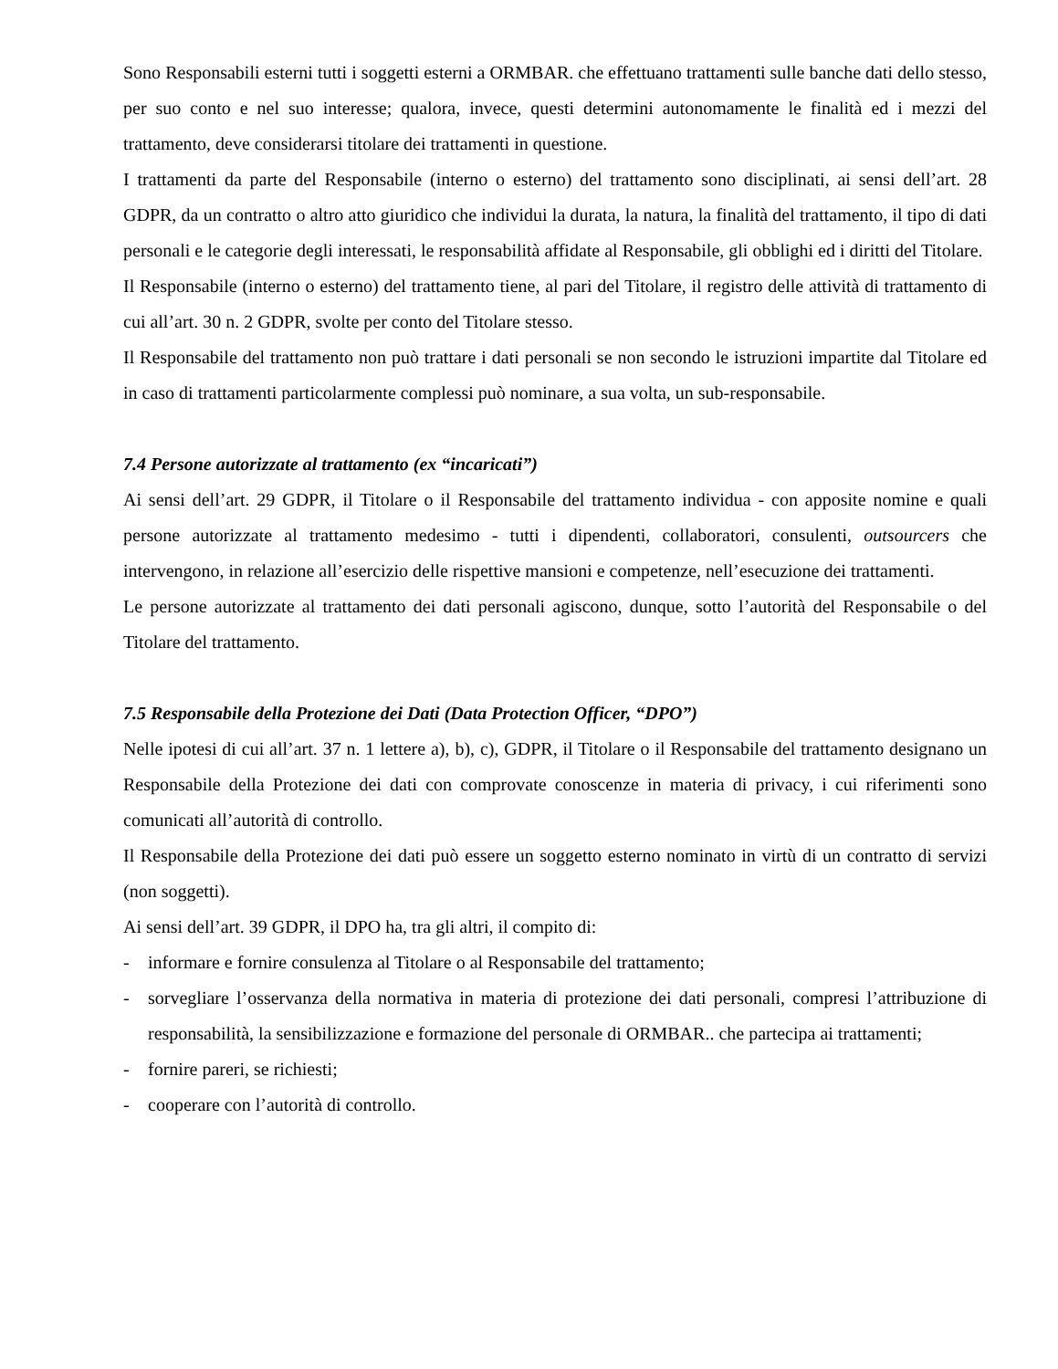Sono Responsabili esterni tutti i soggetti esterni a ORMBAR. che effettuano trattamenti sulle banche dati dello stesso, per suo conto e nel suo interesse; qualora, invece, questi determini autonomamente le finalità ed i mezzi del trattamento, deve considerarsi titolare dei trattamenti in questione.
I trattamenti da parte del Responsabile (interno o esterno) del trattamento sono disciplinati, ai sensi dell’art. 28 GDPR, da un contratto o altro atto giuridico che individui la durata, la natura, la finalità del trattamento, il tipo di dati personali e le categorie degli interessati, le responsabilità affidate al Responsabile, gli obblighi ed i diritti del Titolare.
Il Responsabile (interno o esterno) del trattamento tiene, al pari del Titolare, il registro delle attività di trattamento di cui all’art. 30 n. 2 GDPR, svolte per conto del Titolare stesso.
Il Responsabile del trattamento non può trattare i dati personali se non secondo le istruzioni impartite dal Titolare ed in caso di trattamenti particolarmente complessi può nominare, a sua volta, un sub-responsabile.
7.4 Persone autorizzate al trattamento (ex “incaricati”)
Ai sensi dell’art. 29 GDPR, il Titolare o il Responsabile del trattamento individua - con apposite nomine e quali persone autorizzate al trattamento medesimo - tutti i dipendenti, collaboratori, consulenti, outsourcers che intervengono, in relazione all’esercizio delle rispettive mansioni e competenze, nell’esecuzione dei trattamenti.
Le persone autorizzate al trattamento dei dati personali agiscono, dunque, sotto l’autorità del Responsabile o del Titolare del trattamento.
7.5 Responsabile della Protezione dei Dati (Data Protection Officer, “DPO”)
Nelle ipotesi di cui all’art. 37 n. 1 lettere a), b), c), GDPR, il Titolare o il Responsabile del trattamento designano un Responsabile della Protezione dei dati con comprovate conoscenze in materia di privacy, i cui riferimenti sono comunicati all’autorità di controllo.
Il Responsabile della Protezione dei dati può essere un soggetto esterno nominato in virtù di un contratto di servizi (non soggetti).
Ai sensi dell’art. 39 GDPR, il DPO ha, tra gli altri, il compito di:
- informare e fornire consulenza al Titolare o al Responsabile del trattamento;
- sorvegliare l’osservanza della normativa in materia di protezione dei dati personali, compresi l’attribuzione di responsabilità, la sensibilizzazione e formazione del personale di ORMBAR.. che partecipa ai trattamenti;
- fornire pareri, se richiesti;
- cooperare con l’autorità di controllo.